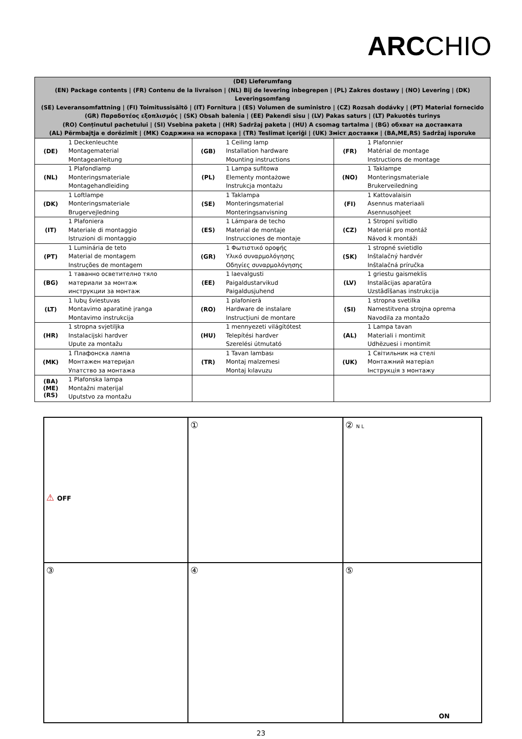ARCCHIO
| (DE) Lieferumfang (EN) Package contents / (FR) Contenu de la livraison / (NL) Bij de levering inbegrepen / (PL) Zakres dostawy / (NO) Levering / (DK) Leveringsomfang (SE) Leveransomfattning / (FI) Toimitussisältö / (IT) Fornitura / (ES) Volumen de suministro / (CZ) Rozsah dodávky / (PT) Material fornecido (GR) Παραδοτέος εξοπλισμός / (SK) Obsah balenia / (EE) Pakendi sisu / (LV) Pakas saturs / (LT) Pakuotės turinys (RO) Conținutul pachetului / (SI) Vsebina paketa / (HR) Sadržaj paketa / (HU) A csomag tartalma / (BG) обхват на доставката (AL) Përmbajtja e dorëzimit / (MK) Содржина на испорака / (TR) Teslimat içeriği / (UK) Зміст доставки / (BA,ME,RS) Sadržaj isporuke | | | | | |
| --- | --- | --- | --- | --- | --- |
| (DE) | 1 Deckenleuchte Montagematerial Montageanleitung | (GB) | 1 Ceiling lamp Installation hardware Mounting instructions | (FR) | 1 Plafonnier Matérial de montage Instructions de montage |
| (NL) | 1 Plafondlamp Monteringsmateriale Montagehandleiding | (PL) | 1 Lampa sufitowa Elementy montażowe Instrukcja montażu | (NO) | 1 Taklampe Monteringsmateriale Brukerveiledning |
| (DK) | 1 Loftlampe Monteringsmateriale Brugervejledning | (SE) | 1 Taklampa Monteringsmaterial Monteringsanvisning | (FI) | 1 Kattovalaisin Asennus materiaali Asennusohjeet |
| (IT) | 1 Plafoniera Materiale di montaggio Istruzioni di montaggio | (ES) | 1 Lámpara de techo Material de montaje Instrucciones de montaje | (CZ) | 1 Stropní svítidlo Materiál pro montáž Návod k montáži |
| (PT) | 1 Luminária de teto Material de montagem Instruções de montagem | (GR) | 1 Φωτιστικό οροφής Υλικό συναρμολόγησης Οδηγίες συναρμολόγησης | (SK) | 1 stropné svietidlo Inštalačný hardvér Inštalačná príručka |
| (BG) | 1 таванно осветително тяло материали за монтаж инструкции за монтаж | (EE) | 1 laevalgusti Paigaldustarvikud Paigaldusjuhend | (LV) | 1 griestu gaismeklis Instalācijas aparatūra Uzstādīšanas instrukcija |
| (LT) | 1 lubų šviestuvas Montavimo aparatinė įranga Montavimo instrukcija | (RO) | 1 plafonieră Hardware de instalare Instrucțiuni de montare | (SI) | 1 stropna svetilka Namestitvena strojna oprema Navodila za montažo |
| (HR) | 1 stropna svjetiljka Instalacijski hardver Upute za montažu | (HU) | 1 mennyezeti világítótest Telepítési hardver Szerelési útmutató | (AL) | 1 Lampa tavan Materiali i montimit Udhëzuesi i montimit |
| (MK) | 1 Плафонска лампа Монтажен материјал Упатство за монтажа | (TR) | 1 Tavan lambası Montaj malzemesi Montaj kılavuzu | (UK) | 1 Світильник на стелі Монтажний матеріал Інструкція з монтажу |
| (BA) (ME) (RS) | 1 Plafonska lampa Montažni materijal Uputstvo za montažu | | | | |
⚠ OFF
①
② N L
③
④
⑤
ON
23